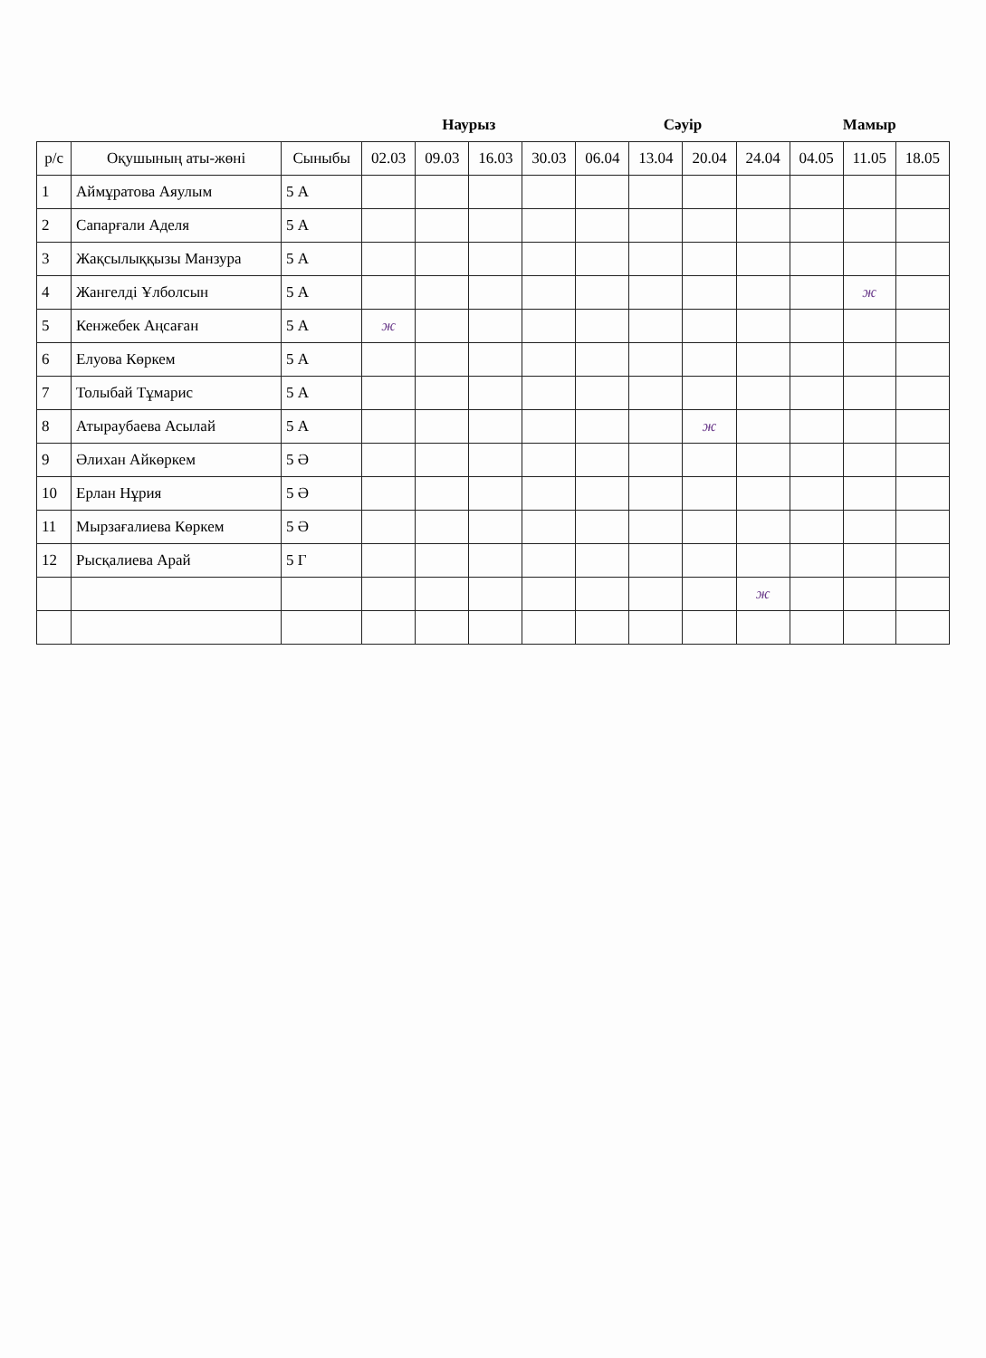| | | | Наурыз | | | | Сәуір | | | | Мамыр | | |
| --- | --- | --- | --- | --- | --- | --- | --- | --- | --- | --- | --- | --- | --- |
| р/с | Оқушының аты-жөні | Сыныбы | 02.03 | 09.03 | 16.03 | 30.03 | 06.04 | 13.04 | 20.04 | 24.04 | 04.05 | 11.05 | 18.05 |
| 1 | Аймұратова Аяулым | 5 А | | | | | | | | | | | |
| 2 | Сапарғали Аделя | 5 А | | | | | | | | | | | |
| 3 | Жақсылыққызы Манзура | 5 А | | | | | | | | | | | |
| 4 | Жангелді Ұлболсын | 5 А | | | | | | | | | | ж | |
| 5 | Кенжебек Аңсаған | 5 А | ж | | | | | | | | | | |
| 6 | Елуова Көркем | 5 А | | | | | | | | | | | |
| 7 | Толыбай Тұмарис | 5 А | | | | | | | | | | | |
| 8 | Атырaубаева Асылай | 5 А | | | | | | | ж | | | | |
| 9 | Әлихан Айкөркем | 5 Ә | | | | | | | | | | | |
| 10 | Ерлан Нұрия | 5 Ә | | | | | | | | | | | |
| 11 | Мырзағалиева Көркем | 5 Ә | | | | | | | | | | | |
| 12 | Рысқалиева Арай | 5 Г | | | | | | | | | | | |
| | | | | | | | | | | ж | | | |